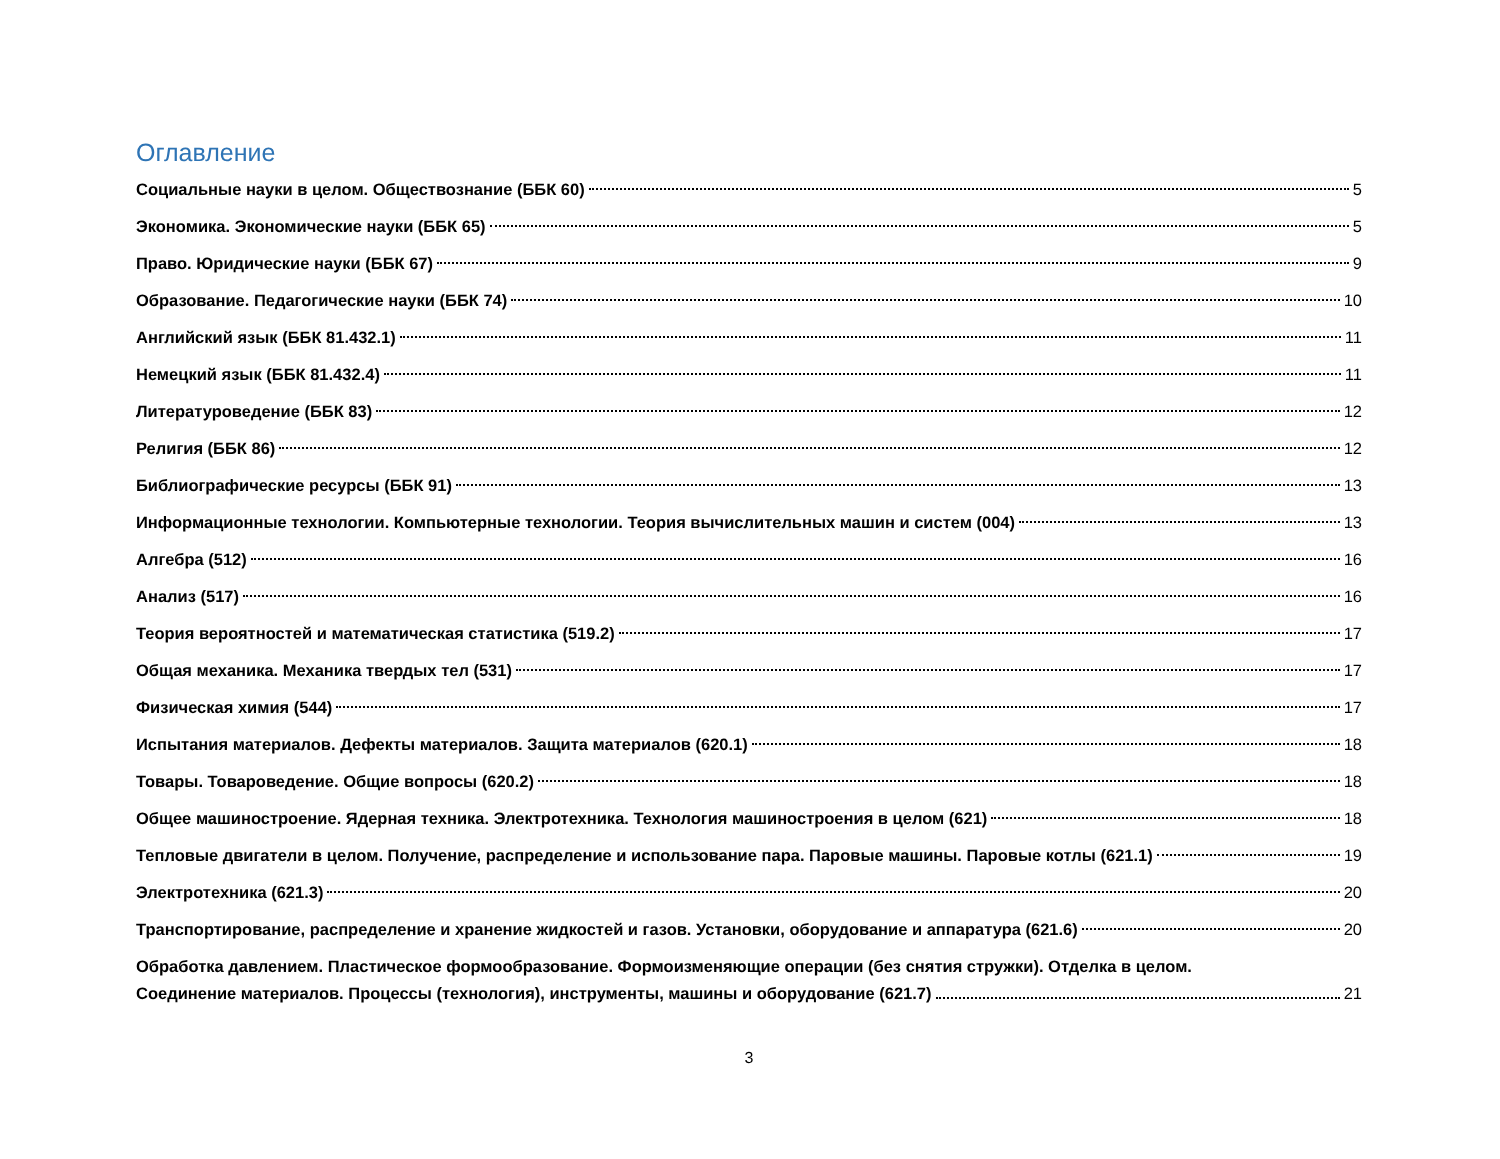Оглавление
Социальные науки в целом. Обществознание (ББК 60) 5
Экономика. Экономические науки (ББК 65) 5
Право. Юридические науки (ББК 67) 9
Образование. Педагогические науки (ББК 74) 10
Английский язык (ББК 81.432.1) 11
Немецкий язык (ББК 81.432.4) 11
Литературоведение (ББК 83) 12
Религия (ББК 86) 12
Библиографические ресурсы (ББК 91) 13
Информационные технологии. Компьютерные технологии. Теория вычислительных машин и систем (004) 13
Алгебра (512) 16
Анализ (517) 16
Теория вероятностей и математическая статистика (519.2) 17
Общая механика. Механика твердых тел (531) 17
Физическая химия (544) 17
Испытания материалов. Дефекты материалов. Защита материалов (620.1) 18
Товары. Товароведение. Общие вопросы (620.2) 18
Общее машиностроение. Ядерная техника. Электротехника. Технология машиностроения в целом (621) 18
Тепловые двигатели в целом. Получение, распределение и использование пара. Паровые машины. Паровые котлы (621.1) 19
Электротехника (621.3) 20
Транспортирование, распределение и хранение жидкостей и газов. Установки, оборудование и аппаратура (621.6) 20
Обработка давлением. Пластическое формообразование. Формоизменяющие операции (без снятия стружки). Отделка в целом.
Соединение материалов. Процессы (технология), инструменты, машины и оборудование (621.7) 21
3